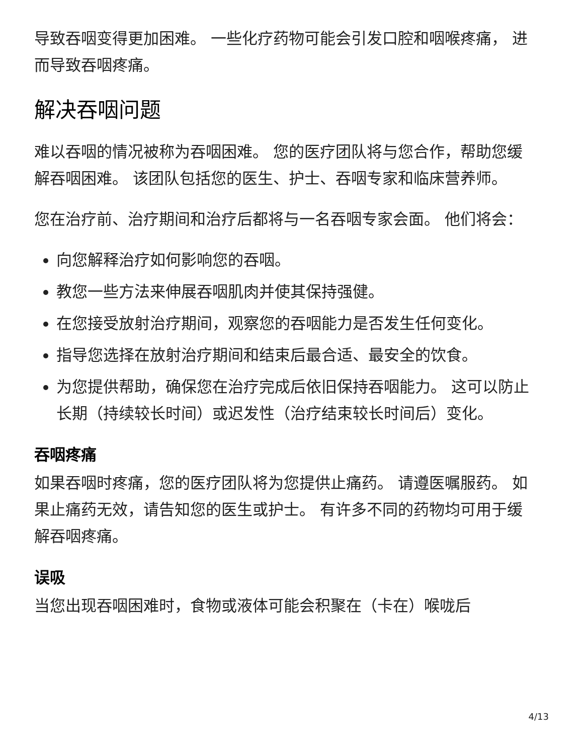导致吞咽变得更加困难。 一些化疗药物可能会引发口腔和咽喉疼痛， 进而导致吞咽疼痛。
解决吞咽问题
难以吞咽的情况被称为吞咽困难。 您的医疗团队将与您合作，帮助您缓解吞咽困难。 该团队包括您的医生、护士、吞咽专家和临床营养师。
您在治疗前、治疗期间和治疗后都将与一名吞咽专家会面。 他们将会：
向您解释治疗如何影响您的吞咽。
教您一些方法来伸展吞咽肌肉并使其保持强健。
在您接受放射治疗期间，观察您的吞咽能力是否发生任何变化。
指导您选择在放射治疗期间和结束后最合适、最安全的饮食。
为您提供帮助，确保您在治疗完成后依旧保持吞咽能力。 这可以防止长期（持续较长时间）或迟发性（治疗结束较长时间后）变化。
吞咽疼痛
如果吞咽时疼痛，您的医疗团队将为您提供止痛药。 请遵医嘱服药。 如果止痛药无效，请告知您的医生或护士。 有许多不同的药物均可用于缓解吞咽疼痛。
误吸
当您出现吞咽困难时，食物或液体可能会积聚在（卡在）喉咙后
4/13